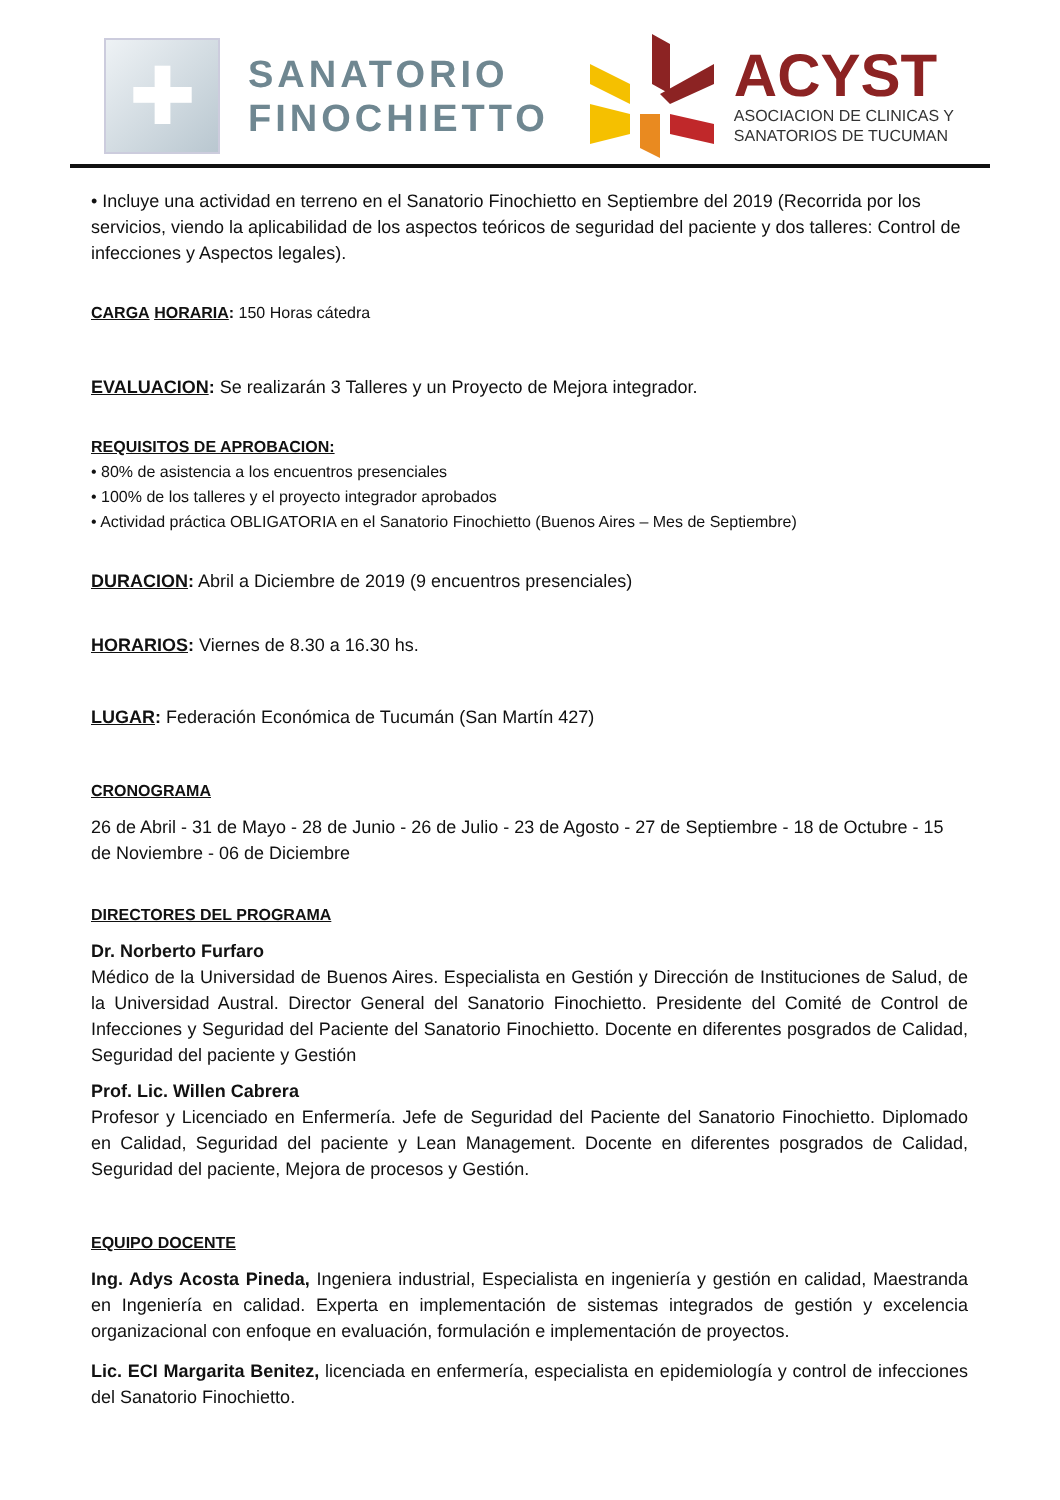✚
SANATORIO
FINOCHIETTO
ACYST
ASOCIACION DE CLINICAS Y
SANATORIOS DE TUCUMAN
• Incluye una actividad en terreno en el Sanatorio Finochietto en Septiembre del 2019 (Recorrida por los servicios, viendo la aplicabilidad de los aspectos teóricos de seguridad del paciente y dos talleres: Control de infecciones y Aspectos legales).
CARGA HORARIA: 150 Horas cátedra
EVALUACION: Se realizarán 3 Talleres y un Proyecto de Mejora integrador.
REQUISITOS DE APROBACION:
• 80% de asistencia a los encuentros presenciales
• 100% de los talleres y el proyecto integrador aprobados
• Actividad práctica OBLIGATORIA en el Sanatorio Finochietto (Buenos Aires – Mes de Septiembre)
DURACION: Abril a Diciembre de 2019 (9 encuentros presenciales)
HORARIOS: Viernes de 8.30 a 16.30 hs.
LUGAR: Federación Económica de Tucumán (San Martín 427)
CRONOGRAMA
26 de Abril - 31 de Mayo - 28 de Junio - 26 de Julio - 23 de Agosto - 27 de Septiembre - 18 de Octubre - 15 de Noviembre - 06 de Diciembre
DIRECTORES DEL PROGRAMA
Dr. Norberto Furfaro
Médico de la Universidad de Buenos Aires. Especialista en Gestión y Dirección de Instituciones de Salud, de la Universidad Austral. Director General del Sanatorio Finochietto. Presidente del Comité de Control de Infecciones y Seguridad del Paciente del Sanatorio Finochietto. Docente en diferentes posgrados de Calidad, Seguridad del paciente y Gestión
Prof. Lic. Willen Cabrera
Profesor y Licenciado en Enfermería. Jefe de Seguridad del Paciente del Sanatorio Finochietto. Diplomado en Calidad, Seguridad del paciente y Lean Management. Docente en diferentes posgrados de Calidad, Seguridad del paciente, Mejora de procesos y Gestión.
EQUIPO DOCENTE
Ing. Adys Acosta Pineda, Ingeniera industrial, Especialista en ingeniería y gestión en calidad, Maestranda en Ingeniería en calidad. Experta en implementación de sistemas integrados de gestión y excelencia organizacional con enfoque en evaluación, formulación e implementación de proyectos.
Lic. ECI Margarita Benitez, licenciada en enfermería, especialista en epidemiología y control de infecciones del Sanatorio Finochietto.